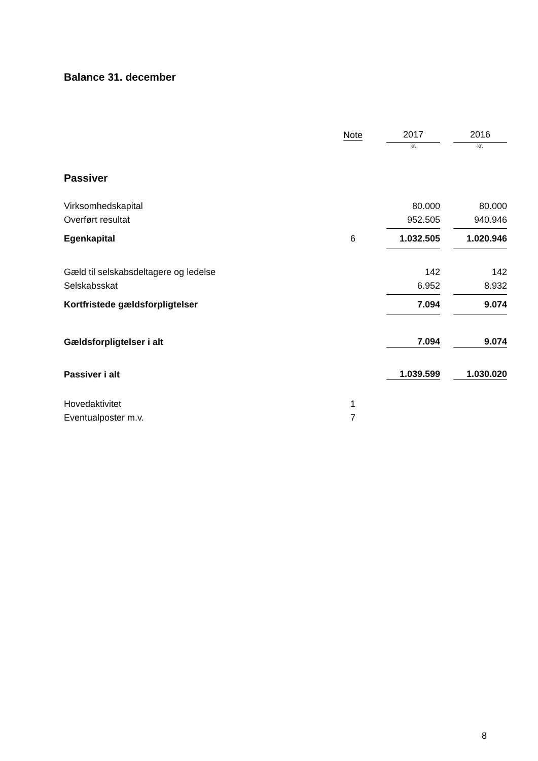Balance 31. december
| | Note | | 2017 | | 2016 |
| --- | --- | --- | --- | --- | --- |
| | | | kr. | | kr. |
| Passiver | | | | | |
| Virksomhedskapital | | | 80.000 | | 80.000 |
| Overført resultat | | | 952.505 | | 940.946 |
| Egenkapital | 6 | | 1.032.505 | | 1.020.946 |
| Gæld til selskabsdeltagere og ledelse | | | 142 | | 142 |
| Selskabsskat | | | 6.952 | | 8.932 |
| Kortfristede gældsforpligtelser | | | 7.094 | | 9.074 |
| Gældsforpligtelser i alt | | | 7.094 | | 9.074 |
| Passiver i alt | | | 1.039.599 | | 1.030.020 |
| Hovedaktivitet | 1 | | | | |
| Eventualposter m.v. | 7 | | | | |
8